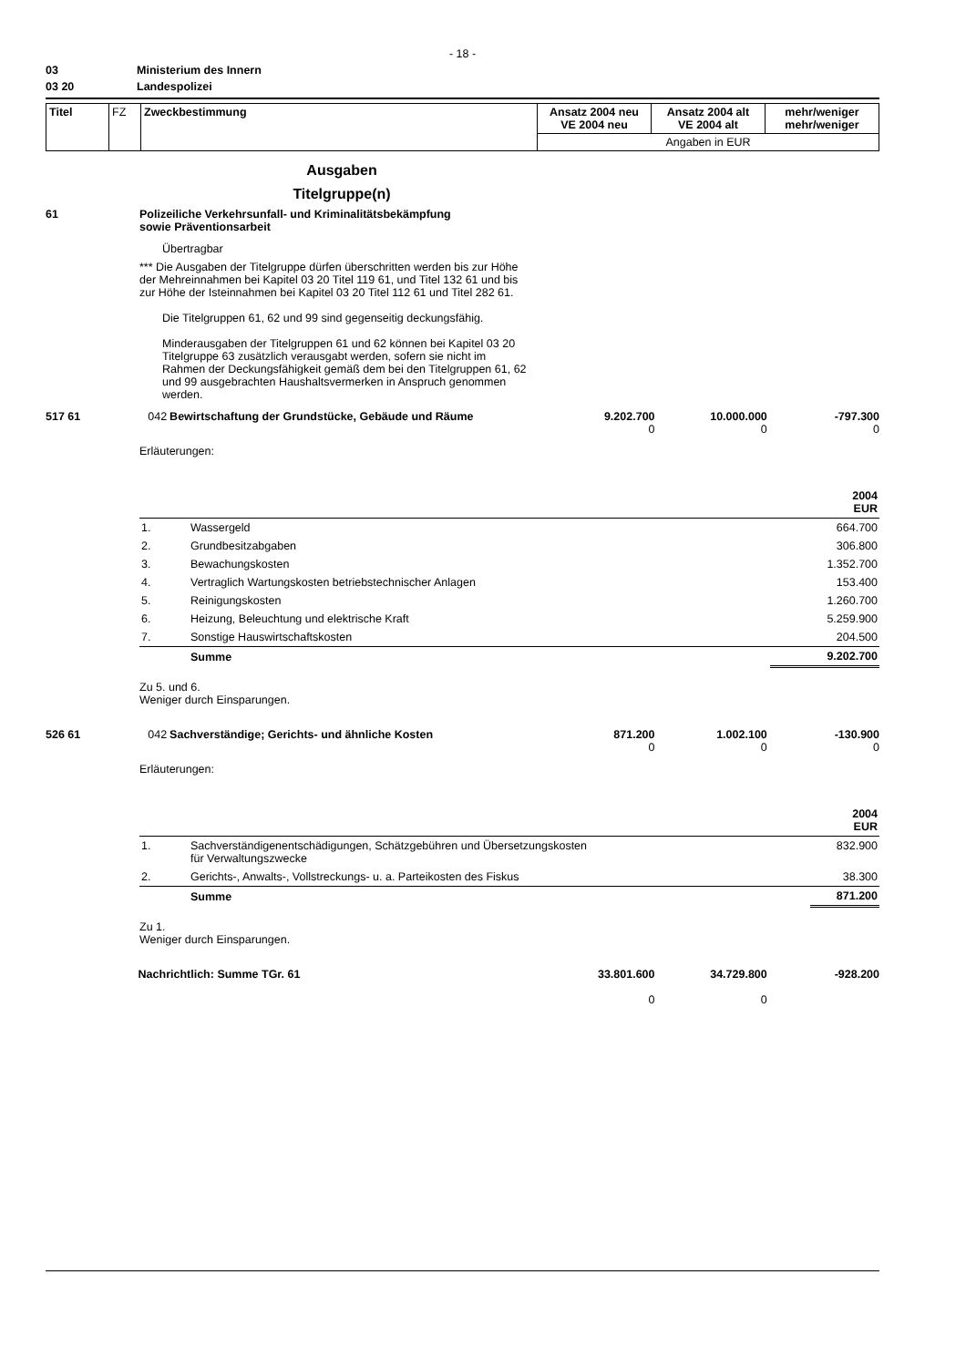- 18 -
03 Ministerium des Innern
03 20 Landespolizei
| Titel | FZ | Zweckbestimmung | Ansatz 2004 neu VE 2004 neu | Ansatz 2004 alt VE 2004 alt | mehr/weniger mehr/weniger |
| | | | Angaben in EUR | | |
Ausgaben
Titelgruppe(n)
61 Polizeiliche Verkehrsunfall- und Kriminalitätsbekämpfung
sowie Präventionsarbeit
Übertragbar
*** Die Ausgaben der Titelgruppe dürfen überschritten werden bis zur Höhe der Mehreinnahmen bei Kapitel 03 20 Titel 119 61, und Titel 132 61 und bis zur Höhe der Isteinnahmen bei Kapitel 03 20 Titel 112 61 und Titel 282 61.
Die Titelgruppen 61, 62 und 99 sind gegenseitig deckungsfähig.
Minderausgaben der Titelgruppen 61 und 62 können bei Kapitel 03 20 Titelgruppe 63 zusätzlich verausgabt werden, sofern sie nicht im Rahmen der Deckungsfähigkeit gemäß dem bei den Titelgruppen 61, 62 und 99 ausgebrachten Haushaltsvermerken in Anspruch genommen werden.
517 61 042 Bewirtschaftung der Grundstücke, Gebäude und Räume 9.202.700
0
10.000.000
0
-797.300
0
Erläuterungen:
| | | 2004 EUR |
| 1. | Wassergeld | 664.700 |
| 2. | Grundbesitzabgaben | 306.800 |
| 3. | Bewachungskosten | 1.352.700 |
| 4. | Vertraglich Wartungskosten betriebstechnischer Anlagen | 153.400 |
| 5. | Reinigungskosten | 1.260.700 |
| 6. | Heizung, Beleuchtung und elektrische Kraft | 5.259.900 |
| 7. | Sonstige Hauswirtschaftskosten | 204.500 |
| | Summe | 9.202.700 |
Zu 5. und 6.
Weniger durch Einsparungen.
526 61 042 Sachverständige; Gerichts- und ähnliche Kosten 871.200
0
1.002.100
0
-130.900
0
Erläuterungen:
| | | 2004 EUR |
| 1. | Sachverständigenentschädigungen, Schätzgebühren und Übersetzungskosten für Verwaltungszwecke | 832.900 |
| 2. | Gerichts-, Anwalts-, Vollstreckungs- u. a. Parteikosten des Fiskus | 38.300 |
| | Summe | 871.200 |
Zu 1.
Weniger durch Einsparungen.
Nachrichtlich: Summe TGr. 61 33.801.600
0
34.729.800
0
-928.200